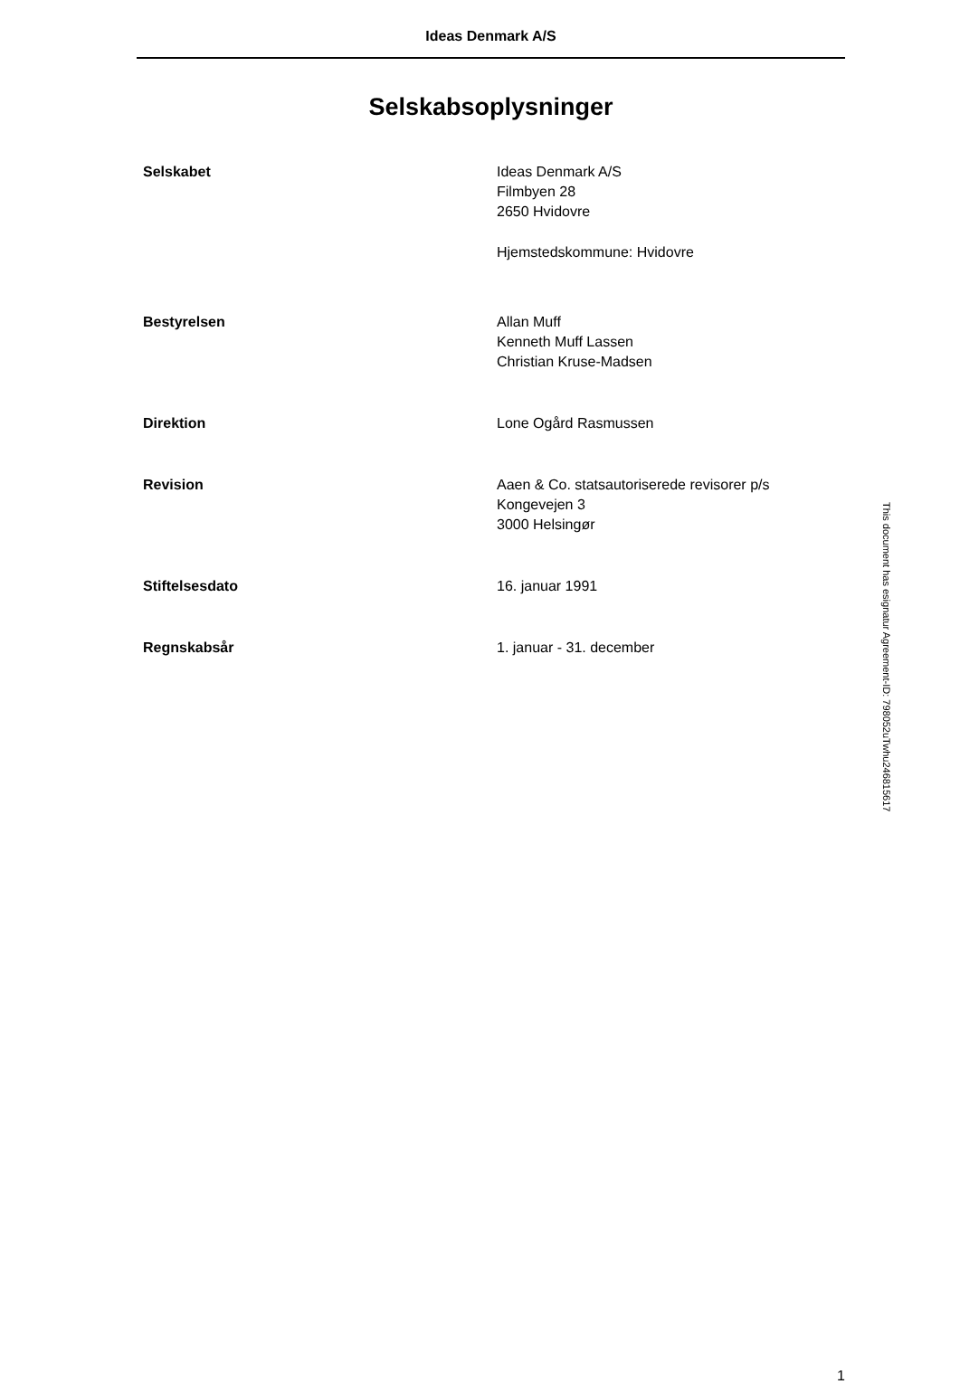Ideas Denmark A/S
Selskabsoplysninger
Selskabet Ideas Denmark A/S
Filmbyen 28
2650 Hvidovre
Hjemstedskommune: Hvidovre
Bestyrelsen Allan Muff
Kenneth Muff Lassen
Christian Kruse-Madsen
Direktion Lone Ogård Rasmussen
Revision Aaen & Co. statsautoriserede revisorer p/s
Kongevejen 3
3000 Helsingør
Stiftelsesdato 16. januar 1991
Regnskabsår 1. januar - 31. december
1
This document has esignatur Agreement-ID: 798052uTwhu246815617